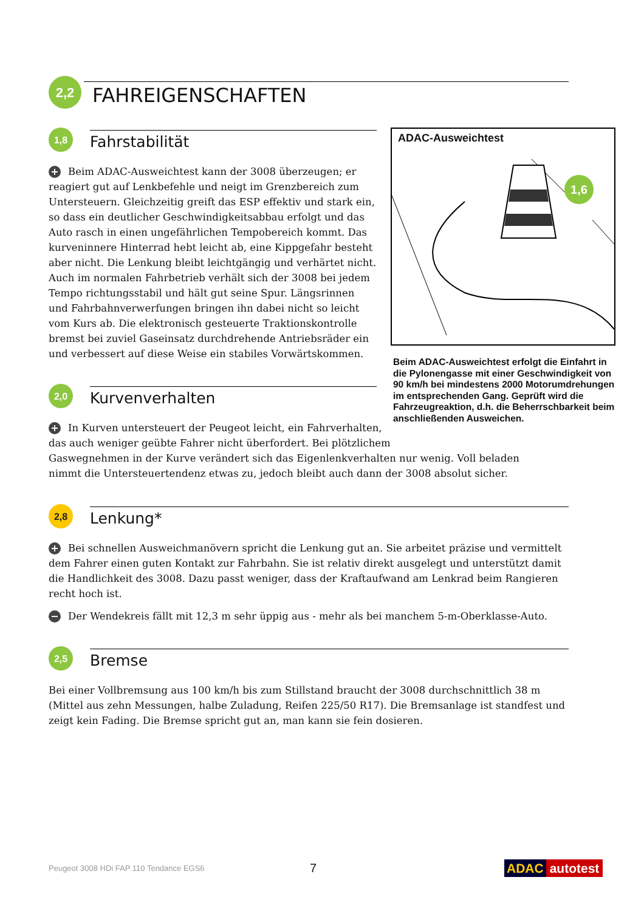2,2
FAHREIGENSCHAFTEN
1,8
Fahrstabilität
+ Beim ADAC-Ausweichtest kann der 3008 überzeugen; er reagiert gut auf Lenkbefehle und neigt im Grenzbereich zum Untersteuern. Gleichzeitig greift das ESP effektiv und stark ein, so dass ein deutlicher Geschwindigkeitsabbau erfolgt und das Auto rasch in einen ungefährlichen Tempobereich kommt. Das kurveninnere Hinterrad hebt leicht ab, eine Kippgefahr besteht aber nicht. Die Lenkung bleibt leichtgängig und verhärtet nicht. Auch im normalen Fahrbetrieb verhält sich der 3008 bei jedem Tempo richtungsstabil und hält gut seine Spur. Längsrinnen und Fahrbahnverwerfungen bringen ihn dabei nicht so leicht vom Kurs ab. Die elektronisch gesteuerte Traktionskontrolle bremst bei zuviel Gaseinsatz durchdrehende Antriebsräder ein und verbessert auf diese Weise ein stabiles Vorwärtskommen.
ADAC-Ausweichtest
1,6
Beim ADAC-Ausweichtest erfolgt die Einfahrt in die Pylonengasse mit einer Geschwindigkeit von 90 km/h bei mindestens 2000 Motorumdrehungen im entsprechenden Gang. Geprüft wird die Fahrzeugreaktion, d.h. die Beherrschbarkeit beim anschließenden Ausweichen.
2,0
Kurvenverhalten
+ In Kurven untersteuert der Peugeot leicht, ein Fahrverhalten,
das auch weniger geübte Fahrer nicht überfordert. Bei plötzlichem
Gaswegnehmen in der Kurve verändert sich das Eigenlenkverhalten nur wenig. Voll beladen nimmt die Untersteuertendenz etwas zu, jedoch bleibt auch dann der 3008 absolut sicher.
2,8
Lenkung*
+ Bei schnellen Ausweichmanövern spricht die Lenkung gut an. Sie arbeitet präzise und vermittelt dem Fahrer einen guten Kontakt zur Fahrbahn. Sie ist relativ direkt ausgelegt und unterstützt damit die Handlichkeit des 3008. Dazu passt weniger, dass der Kraftaufwand am Lenkrad beim Rangieren recht hoch ist.
− Der Wendekreis fällt mit 12,3 m sehr üppig aus - mehr als bei manchem 5-m-Oberklasse-Auto.
2,5
Bremse
Bei einer Vollbremsung aus 100 km/h bis zum Stillstand braucht der 3008 durchschnittlich 38 m (Mittel aus zehn Messungen, halbe Zuladung, Reifen 225/50 R17). Die Bremsanlage ist standfest und zeigt kein Fading. Die Bremse spricht gut an, man kann sie fein dosieren.
Peugeot 3008 HDi FAP 110 Tendance EGS6 7 ADAC autotest